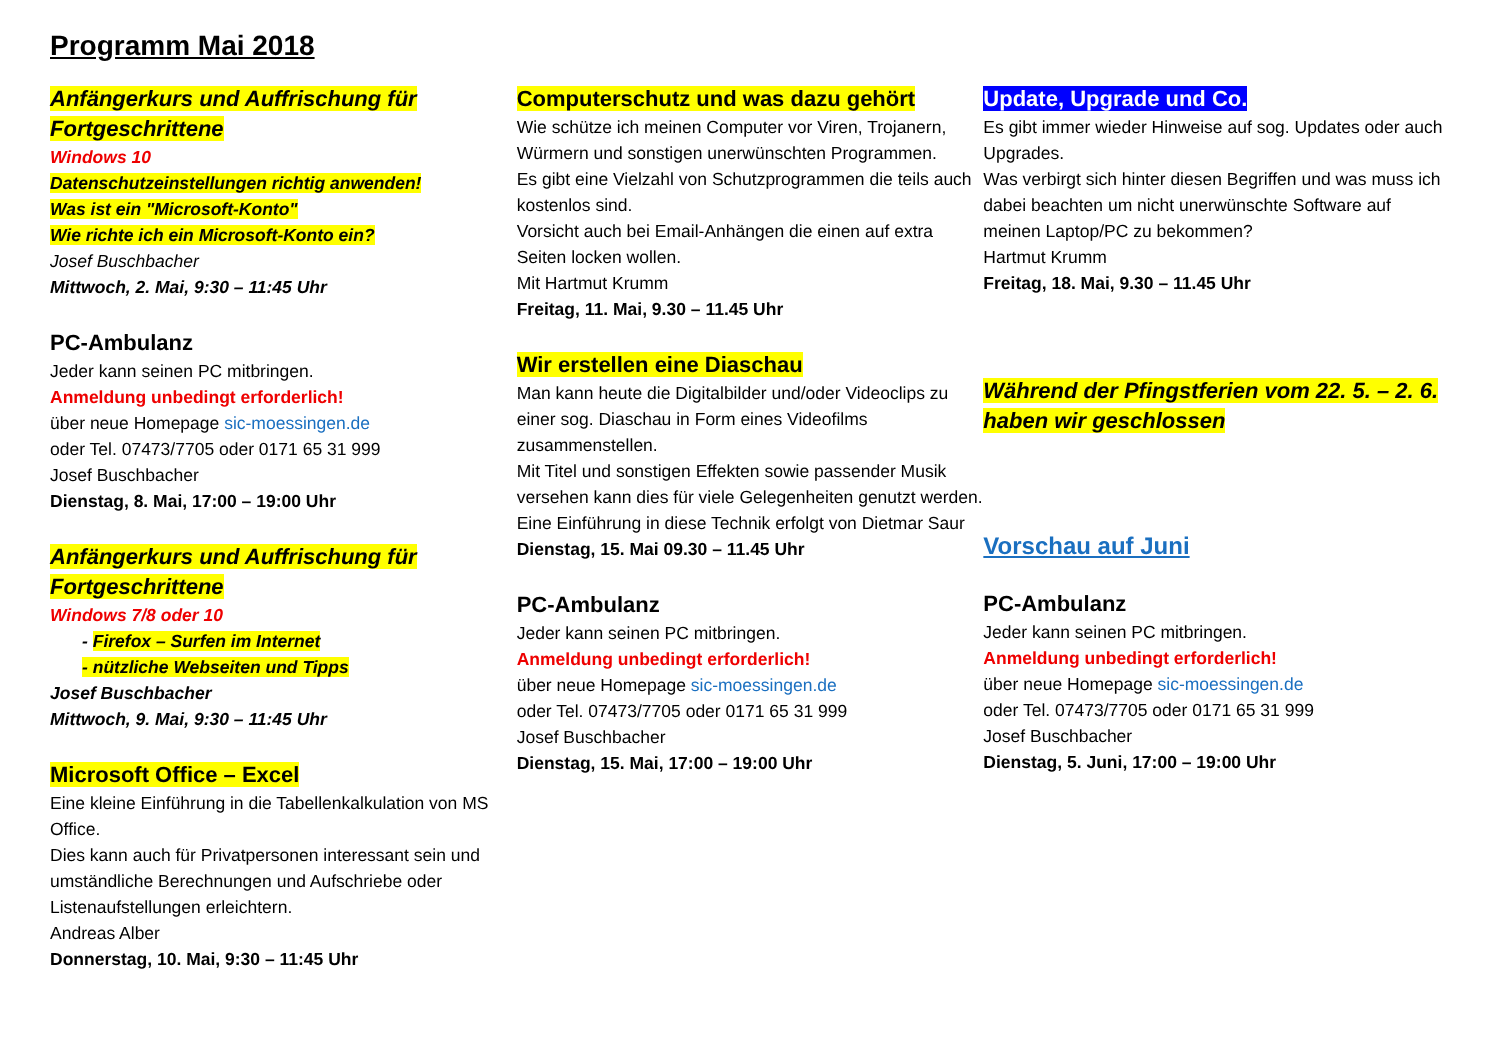Programm Mai 2018
Anfängerkurs und Auffrischung für Fortgeschrittene
Windows 10
Datenschutzeinstellungen richtig anwenden!
Was ist ein "Microsoft-Konto"
Wie richte ich ein Microsoft-Konto ein?
Josef Buschbacher
Mittwoch, 2. Mai, 9:30 – 11:45 Uhr
PC-Ambulanz
Jeder kann seinen PC mitbringen.
Anmeldung unbedingt erforderlich!
über neue Homepage sic-moessingen.de
oder Tel. 07473/7705 oder 0171 65 31 999
Josef Buschbacher
Dienstag, 8. Mai, 17:00 – 19:00 Uhr
Anfängerkurs und Auffrischung für Fortgeschrittene
Windows 7/8 oder 10
- Firefox – Surfen im Internet
- nützliche Webseiten und Tipps
Josef Buschbacher
Mittwoch, 9. Mai, 9:30 – 11:45 Uhr
Microsoft Office – Excel
Eine kleine Einführung in die Tabellenkalkulation von MS Office.
Dies kann auch für Privatpersonen interessant sein und umständliche Berechnungen und Aufschriebe oder Listenaufstellungen erleichtern.
Andreas Alber
Donnerstag, 10. Mai, 9:30 – 11:45 Uhr
Computerschutz und was dazu gehört
Wie schütze ich meinen Computer vor Viren, Trojanern, Würmern und sonstigen unerwünschten Programmen.
Es gibt eine Vielzahl von Schutzprogrammen die teils auch kostenlos sind.
Vorsicht auch bei Email-Anhängen die einen auf extra Seiten locken wollen.
Mit Hartmut Krumm
Freitag, 11. Mai, 9.30 – 11.45 Uhr
Wir erstellen eine Diaschau
Man kann heute die Digitalbilder und/oder Videoclips zu einer sog. Diaschau in Form eines Videofilms zusammenstellen.
Mit Titel und sonstigen Effekten sowie passender Musik versehen kann dies für viele Gelegenheiten genutzt werden.
Eine Einführung in diese Technik erfolgt von Dietmar Saur
Dienstag, 15. Mai 09.30 – 11.45 Uhr
PC-Ambulanz
Jeder kann seinen PC mitbringen.
Anmeldung unbedingt erforderlich!
über neue Homepage sic-moessingen.de
oder Tel. 07473/7705 oder 0171 65 31 999
Josef Buschbacher
Dienstag, 15. Mai, 17:00 – 19:00 Uhr
Update, Upgrade und Co.
Es gibt immer wieder Hinweise auf sog. Updates oder auch Upgrades.
Was verbirgt sich hinter diesen Begriffen und was muss ich dabei beachten um nicht unerwünschte Software auf meinen Laptop/PC zu bekommen?
Hartmut Krumm
Freitag, 18. Mai, 9.30 – 11.45 Uhr
Während der Pfingstferien vom 22. 5. – 2. 6. haben wir geschlossen
Vorschau auf Juni
PC-Ambulanz
Jeder kann seinen PC mitbringen.
Anmeldung unbedingt erforderlich!
über neue Homepage sic-moessingen.de
oder Tel. 07473/7705 oder 0171 65 31 999
Josef Buschbacher
Dienstag, 5. Juni, 17:00 – 19:00 Uhr